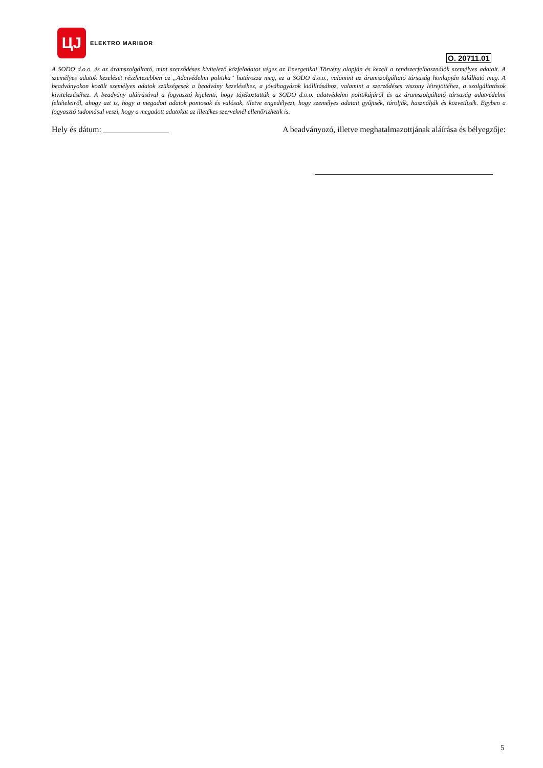ЦJ
ELEKTRO MARIBOR
O. 20711.01
A SODO d.o.o. és az áramszolgáltató, mint szerződéses kivitelező közfeladatot végez az Energetikai Törvény alapján és kezeli a rendszerfelhasználók személyes adatait. A személyes adatok kezelését részletesebben az „Adatvédelmi politika” határozza meg, ez a SODO d.o.o., valamint az áramszolgáltató társaság honlapján található meg. A beadványokon közölt személyes adatok szükségesek a beadvány kezeléséhez, a jóváhagyások kiállításához, valamint a szerződéses viszony létrejöttéhez, a szolgáltatások kivitelezéséhez. A beadvány aláírásával a fogyasztó kijelenti, hogy tájékoztatták a SODO d.o.o. adatvédelmi politikájáról és az áramszolgáltató társaság adatvédelmi feltételeiről, ahogy azt is, hogy a megadott adatok pontosak és valósak, illetve engedélyezi, hogy személyes adatait gyűjtsék, tárolják, használják és közvetítsék. Egyben a fogyasztó tudomásul veszi, hogy a megadott adatokat az illetékes szerveknél ellenőrizhetik is.
Hely és dátum: ________________ A beadványozó, illetve meghatalmazottjának aláírása és bélyegzője:
5